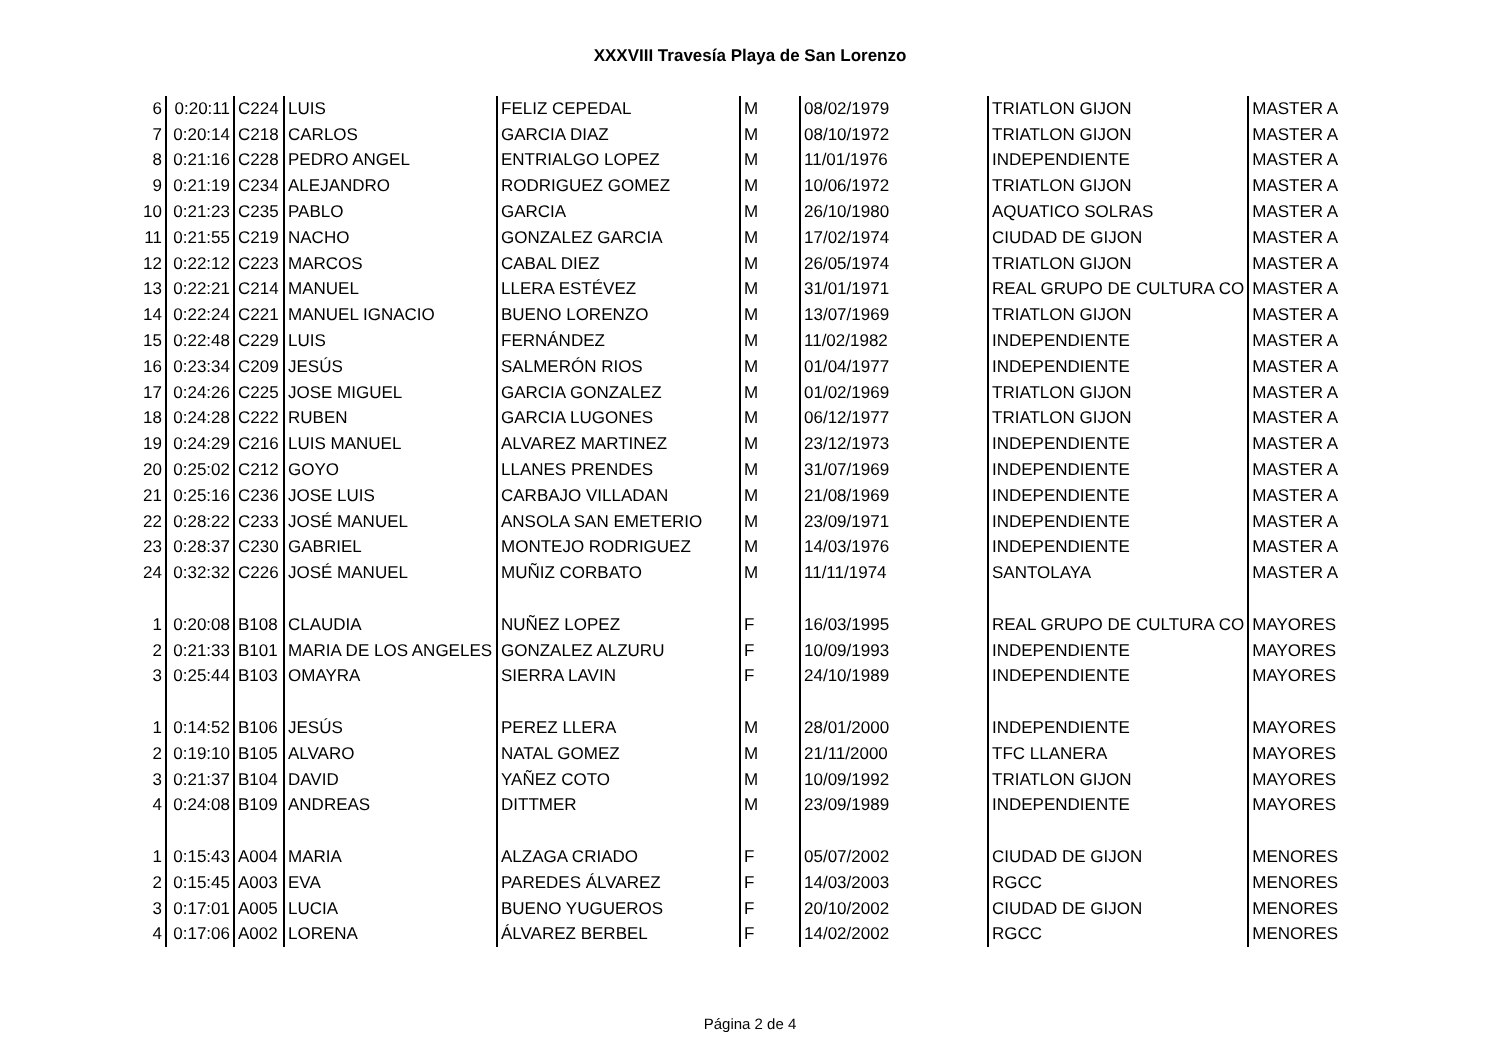XXXVIII Travesía Playa de San Lorenzo
| 6 | 0:20:11 | C224 | LUIS | FELIZ CEPEDAL | M | 08/02/1979 | TRIATLON GIJON | MASTER A |
| 7 | 0:20:14 | C218 | CARLOS | GARCIA DIAZ | M | 08/10/1972 | TRIATLON GIJON | MASTER A |
| 8 | 0:21:16 | C228 | PEDRO ANGEL | ENTRIALGO LOPEZ | M | 11/01/1976 | INDEPENDIENTE | MASTER A |
| 9 | 0:21:19 | C234 | ALEJANDRO | RODRIGUEZ GOMEZ | M | 10/06/1972 | TRIATLON GIJON | MASTER A |
| 10 | 0:21:23 | C235 | PABLO | GARCIA | M | 26/10/1980 | AQUATICO SOLRAS | MASTER A |
| 11 | 0:21:55 | C219 | NACHO | GONZALEZ GARCIA | M | 17/02/1974 | CIUDAD DE GIJON | MASTER A |
| 12 | 0:22:12 | C223 | MARCOS | CABAL DIEZ | M | 26/05/1974 | TRIATLON GIJON | MASTER A |
| 13 | 0:22:21 | C214 | MANUEL | LLERA ESTÉVEZ | M | 31/01/1971 | REAL GRUPO DE CULTURA CO | MASTER A |
| 14 | 0:22:24 | C221 | MANUEL IGNACIO | BUENO LORENZO | M | 13/07/1969 | TRIATLON GIJON | MASTER A |
| 15 | 0:22:48 | C229 | LUIS | FERNÁNDEZ | M | 11/02/1982 | INDEPENDIENTE | MASTER A |
| 16 | 0:23:34 | C209 | JESÚS | SALMERÓN RIOS | M | 01/04/1977 | INDEPENDIENTE | MASTER A |
| 17 | 0:24:26 | C225 | JOSE MIGUEL | GARCIA GONZALEZ | M | 01/02/1969 | TRIATLON GIJON | MASTER A |
| 18 | 0:24:28 | C222 | RUBEN | GARCIA LUGONES | M | 06/12/1977 | TRIATLON GIJON | MASTER A |
| 19 | 0:24:29 | C216 | LUIS MANUEL | ALVAREZ MARTINEZ | M | 23/12/1973 | INDEPENDIENTE | MASTER A |
| 20 | 0:25:02 | C212 | GOYO | LLANES PRENDES | M | 31/07/1969 | INDEPENDIENTE | MASTER A |
| 21 | 0:25:16 | C236 | JOSE LUIS | CARBAJO VILLADAN | M | 21/08/1969 | INDEPENDIENTE | MASTER A |
| 22 | 0:28:22 | C233 | JOSÉ MANUEL | ANSOLA SAN EMETERIO | M | 23/09/1971 | INDEPENDIENTE | MASTER A |
| 23 | 0:28:37 | C230 | GABRIEL | MONTEJO RODRIGUEZ | M | 14/03/1976 | INDEPENDIENTE | MASTER A |
| 24 | 0:32:32 | C226 | JOSÉ MANUEL | MUÑIZ CORBATO | M | 11/11/1974 | SANTOLAYA | MASTER A |
| 1 | 0:20:08 | B108 | CLAUDIA | NUÑEZ LOPEZ | F | 16/03/1995 | REAL GRUPO DE CULTURA CO | MAYORES |
| 2 | 0:21:33 | B101 | MARIA DE LOS ANGELES | GONZALEZ ALZURU | F | 10/09/1993 | INDEPENDIENTE | MAYORES |
| 3 | 0:25:44 | B103 | OMAYRA | SIERRA LAVIN | F | 24/10/1989 | INDEPENDIENTE | MAYORES |
| 1 | 0:14:52 | B106 | JESÚS | PEREZ LLERA | M | 28/01/2000 | INDEPENDIENTE | MAYORES |
| 2 | 0:19:10 | B105 | ALVARO | NATAL GOMEZ | M | 21/11/2000 | TFC LLANERA | MAYORES |
| 3 | 0:21:37 | B104 | DAVID | YAÑEZ COTO | M | 10/09/1992 | TRIATLON GIJON | MAYORES |
| 4 | 0:24:08 | B109 | ANDREAS | DITTMER | M | 23/09/1989 | INDEPENDIENTE | MAYORES |
| 1 | 0:15:43 | A004 | MARIA | ALZAGA CRIADO | F | 05/07/2002 | CIUDAD DE GIJON | MENORES |
| 2 | 0:15:45 | A003 | EVA | PAREDES ÁLVAREZ | F | 14/03/2003 | RGCC | MENORES |
| 3 | 0:17:01 | A005 | LUCIA | BUENO YUGUEROS | F | 20/10/2002 | CIUDAD DE GIJON | MENORES |
| 4 | 0:17:06 | A002 | LORENA | ÁLVAREZ BERBEL | F | 14/02/2002 | RGCC | MENORES |
Página 2 de 4